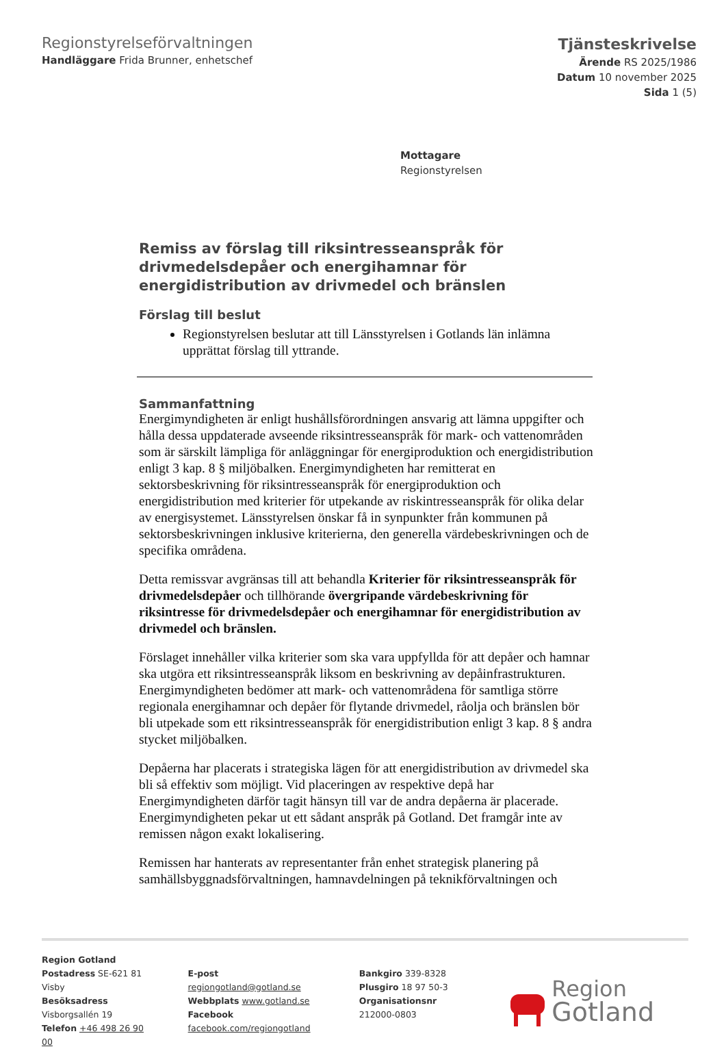Regionstyrelseförvaltningen
Handläggare Frida Brunner, enhetschef
Tjänsteskrivelse
Ärende RS 2025/1986
Datum 10 november 2025
Sida 1 (5)
Mottagare
Regionstyrelsen
Remiss av förslag till riksintresseanspråk för drivmedelsdepåer och energihamnar för energidistribution av drivmedel och bränslen
Förslag till beslut
Regionstyrelsen beslutar att till Länsstyrelsen i Gotlands län inlämna upprättat förslag till yttrande.
Sammanfattning
Energimyndigheten är enligt hushållsförordningen ansvarig att lämna uppgifter och hålla dessa uppdaterade avseende riksintresseanspråk för mark- och vattenområden som är särskilt lämpliga för anläggningar för energiproduktion och energidistribution enligt 3 kap. 8 § miljöbalken. Energimyndigheten har remitterat en sektorsbeskrivning för riksintresseanspråk för energiproduktion och energidistribution med kriterier för utpekande av riskintresseanspråk för olika delar av energisystemet. Länsstyrelsen önskar få in synpunkter från kommunen på sektorsbeskrivningen inklusive kriterierna, den generella värdebeskrivningen och de specifika områdena.
Detta remissvar avgränsas till att behandla Kriterier för riksintresseanspråk för drivmedelsdepåer och tillhörande övergripande värdebeskrivning för riksintresse för drivmedelsdepåer och energihamnar för energidistribution av drivmedel och bränslen.
Förslaget innehåller vilka kriterier som ska vara uppfyllda för att depåer och hamnar ska utgöra ett riksintresseanspråk liksom en beskrivning av depåinfrastrukturen. Energimyndigheten bedömer att mark- och vattenområdena för samtliga större regionala energihamnar och depåer för flytande drivmedel, råolja och bränslen bör bli utpekade som ett riksintresseanspråk för energidistribution enligt 3 kap. 8 § andra stycket miljöbalken.
Depåerna har placerats i strategiska lägen för att energidistribution av drivmedel ska bli så effektiv som möjligt. Vid placeringen av respektive depå har Energimyndigheten därför tagit hänsyn till var de andra depåerna är placerade. Energimyndigheten pekar ut ett sådant anspråk på Gotland. Det framgår inte av remissen någon exakt lokalisering.
Remissen har hanterats av representanter från enhet strategisk planering på samhällsbyggnadsförvaltningen, hamnavdelningen på teknikförvaltningen och
Region Gotland
Postadress SE-621 81 Visby
Besöksadress Visborgsallén 19
Telefon +46 498 26 90 00
E-post regiongotland@gotland.se
Webbplats www.gotland.se
Facebook facebook.com/regiongotland
Bankgiro 339-8328
Plusgiro 18 97 50-3
Organisationsnr 212000-0803
Region
Gotland